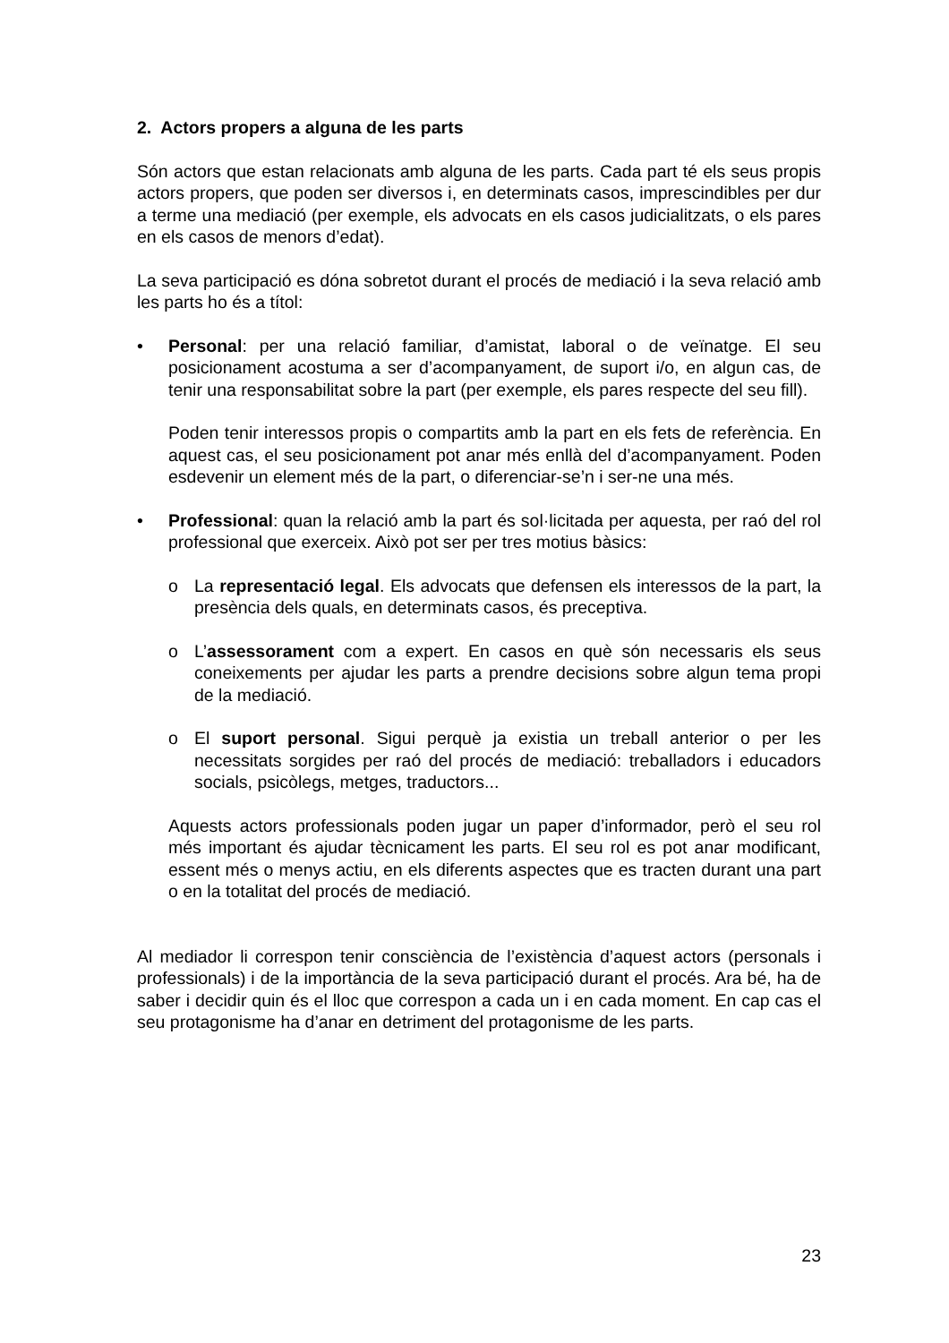2. Actors propers a alguna de les parts
Són actors que estan relacionats amb alguna de les parts. Cada part té els seus propis actors propers, que poden ser diversos i, en determinats casos, imprescindibles per dur a terme una mediació (per exemple, els advocats en els casos judicialitzats, o els pares en els casos de menors d’edat).
La seva participació es dóna sobretot durant el procés de mediació i la seva relació amb les parts ho és a títol:
• Personal: per una relació familiar, d’amistat, laboral o de veïnatge. El seu posicionament acostuma a ser d’acompanyament, de suport i/o, en algun cas, de tenir una responsabilitat sobre la part (per exemple, els pares respecte del seu fill).
Poden tenir interessos propis o compartits amb la part en els fets de referència. En aquest cas, el seu posicionament pot anar més enllà del d’acompanyament. Poden esdevenir un element més de la part, o diferenciar-se’n i ser-ne una més.
• Professional: quan la relació amb la part és sol·licitada per aquesta, per raó del rol professional que exerceix. Això pot ser per tres motius bàsics:
o La representació legal. Els advocats que defensen els interessos de la part, la presència dels quals, en determinats casos, és preceptiva.
o L’assessorament com a expert. En casos en què són necessaris els seus coneixements per ajudar les parts a prendre decisions sobre algun tema propi de la mediació.
o El suport personal. Sigui perquè ja existia un treball anterior o per les necessitats sorgides per raó del procés de mediació: treballadors i educadors socials, psicòlegs, metges, traductors...
Aquests actors professionals poden jugar un paper d’informador, però el seu rol més important és ajudar tècnicament les parts. El seu rol es pot anar modificant, essent més o menys actiu, en els diferents aspectes que es tracten durant una part o en la totalitat del procés de mediació.
Al mediador li correspon tenir consciència de l’existència d’aquest actors (personals i professionals) i de la importància de la seva participació durant el procés. Ara bé, ha de saber i decidir quin és el lloc que correspon a cada un i en cada moment. En cap cas el seu protagonisme ha d’anar en detriment del protagonisme de les parts.
23